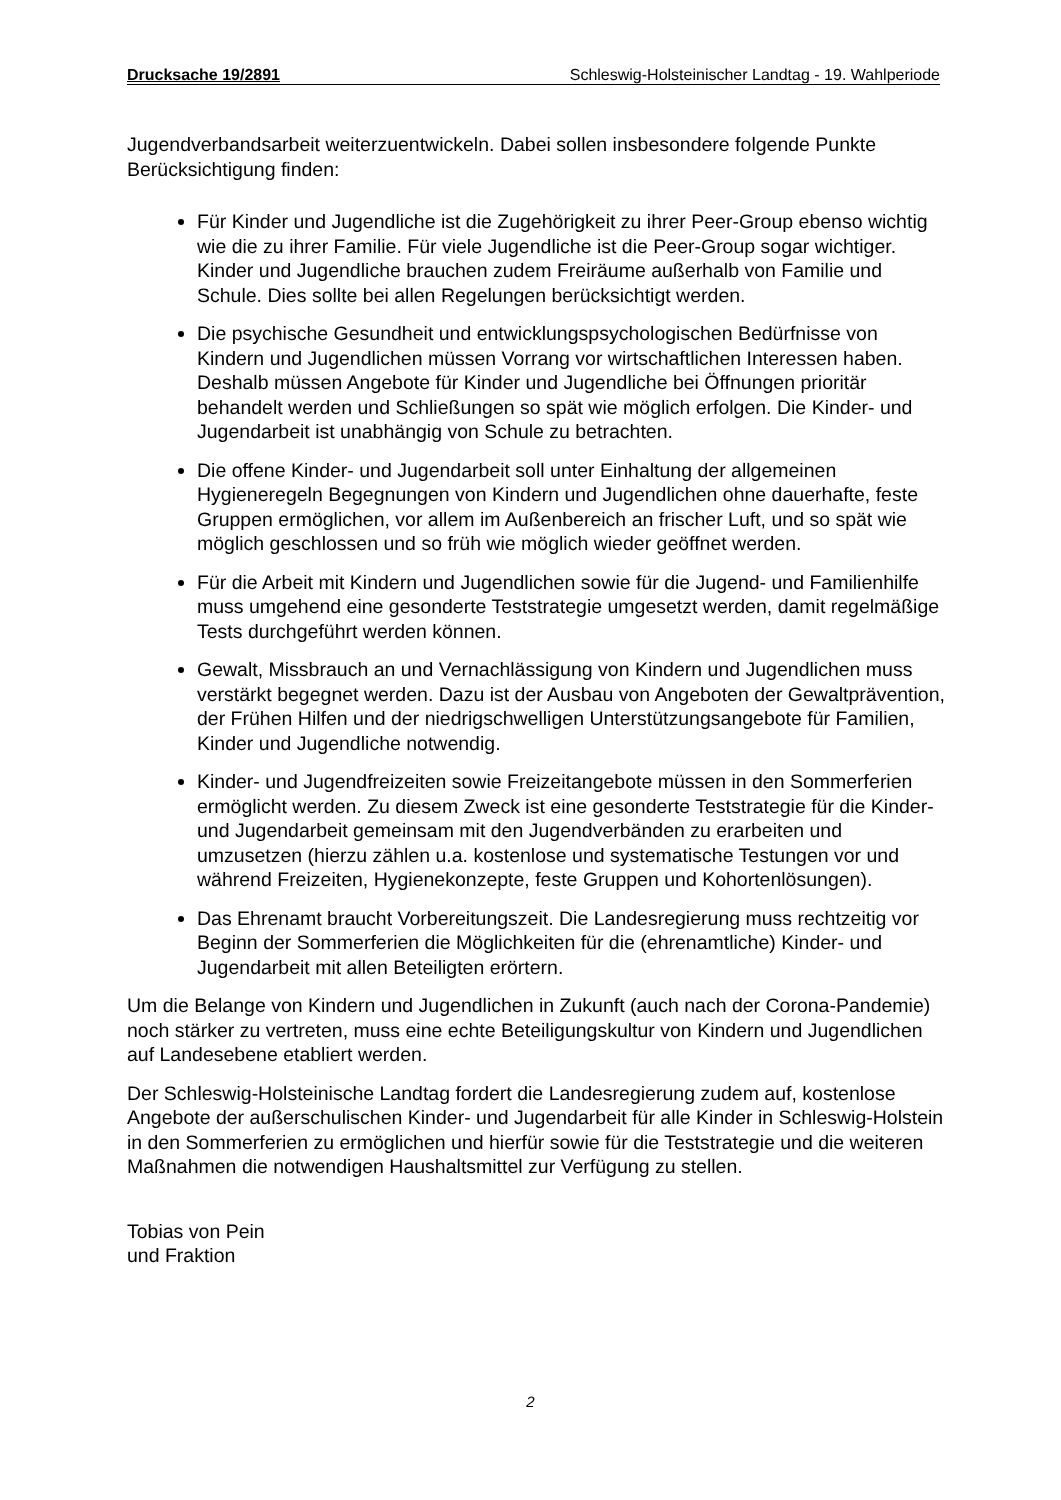Drucksache 19/2891 Schleswig-Holsteinischer Landtag - 19. Wahlperiode
Jugendverbandsarbeit weiterzuentwickeln. Dabei sollen insbesondere folgende Punkte Berücksichtigung finden:
Für Kinder und Jugendliche ist die Zugehörigkeit zu ihrer Peer-Group ebenso wichtig wie die zu ihrer Familie. Für viele Jugendliche ist die Peer-Group sogar wichtiger. Kinder und Jugendliche brauchen zudem Freiräume außerhalb von Familie und Schule. Dies sollte bei allen Regelungen berücksichtigt werden.
Die psychische Gesundheit und entwicklungspsychologischen Bedürfnisse von Kindern und Jugendlichen müssen Vorrang vor wirtschaftlichen Interessen haben. Deshalb müssen Angebote für Kinder und Jugendliche bei Öffnungen prioritär behandelt werden und Schließungen so spät wie möglich erfolgen. Die Kinder- und Jugendarbeit ist unabhängig von Schule zu betrachten.
Die offene Kinder- und Jugendarbeit soll unter Einhaltung der allgemeinen Hygieneregeln Begegnungen von Kindern und Jugendlichen ohne dauerhafte, feste Gruppen ermöglichen, vor allem im Außenbereich an frischer Luft, und so spät wie möglich geschlossen und so früh wie möglich wieder geöffnet werden.
Für die Arbeit mit Kindern und Jugendlichen sowie für die Jugend- und Familienhilfe muss umgehend eine gesonderte Teststrategie umgesetzt werden, damit regelmäßige Tests durchgeführt werden können.
Gewalt, Missbrauch an und Vernachlässigung von Kindern und Jugendlichen muss verstärkt begegnet werden. Dazu ist der Ausbau von Angeboten der Gewaltprävention, der Frühen Hilfen und der niedrigschwelligen Unterstützungsangebote für Familien, Kinder und Jugendliche notwendig.
Kinder- und Jugendfreizeiten sowie Freizeitangebote müssen in den Sommerferien ermöglicht werden. Zu diesem Zweck ist eine gesonderte Teststrategie für die Kinder- und Jugendarbeit gemeinsam mit den Jugendverbänden zu erarbeiten und umzusetzen (hierzu zählen u.a. kostenlose und systematische Testungen vor und während Freizeiten, Hygienekonzepte, feste Gruppen und Kohortenlösungen).
Das Ehrenamt braucht Vorbereitungszeit. Die Landesregierung muss rechtzeitig vor Beginn der Sommerferien die Möglichkeiten für die (ehrenamtliche) Kinder- und Jugendarbeit mit allen Beteiligten erörtern.
Um die Belange von Kindern und Jugendlichen in Zukunft (auch nach der Corona-Pandemie) noch stärker zu vertreten, muss eine echte Beteiligungskultur von Kindern und Jugendlichen auf Landesebene etabliert werden.
Der Schleswig-Holsteinische Landtag fordert die Landesregierung zudem auf, kostenlose Angebote der außerschulischen Kinder- und Jugendarbeit für alle Kinder in Schleswig-Holstein in den Sommerferien zu ermöglichen und hierfür sowie für die Teststrategie und die weiteren Maßnahmen die notwendigen Haushaltsmittel zur Verfügung zu stellen.
Tobias von Pein
und Fraktion
2